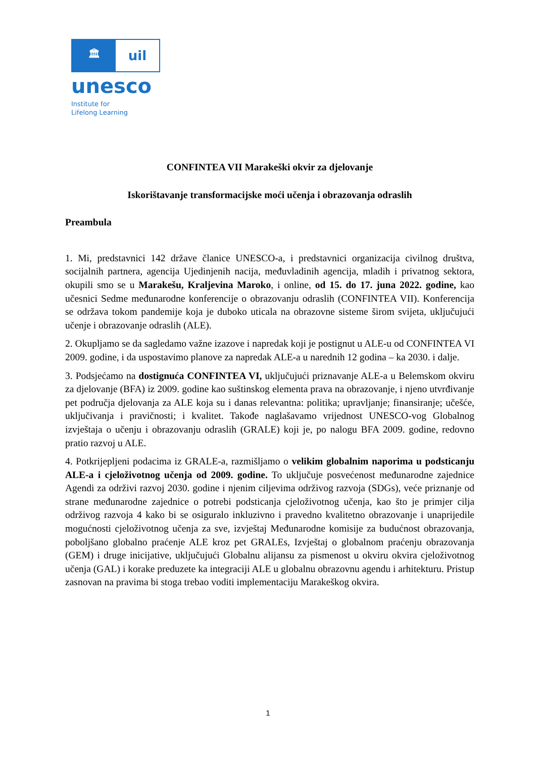🏛
uil
unesco
Institute for
Lifelong Learning
CONFINTEA VII Marakeški okvir za djelovanje
Iskorištavanje transformacijske moći učenja i obrazovanja odraslih
Preambula
1. Mi, predstavnici 142 države članice UNESCO-a, i predstavnici organizacija civilnog društva, socijalnih partnera, agencija Ujedinjenih nacija, međuvladinih agencija, mladih i privatnog sektora, okupili smo se u Marakešu, Kraljevina Maroko, i online, od 15. do 17. juna 2022. godine, kao učesnici Sedme međunarodne konferencije o obrazovanju odraslih (CONFINTEA VII). Konferencija se održava tokom pandemije koja je duboko uticala na obrazovne sisteme širom svijeta, uključujući učenje i obrazovanje odraslih (ALE).
2. Okupljamo se da sagledamo važne izazove i napredak koji je postignut u ALE-u od CONFINTEA VI 2009. godine, i da uspostavimo planove za napredak ALE-a u narednih 12 godina – ka 2030. i dalje.
3. Podsjećamo na dostignuća CONFINTEA VI, uključujući priznavanje ALE-a u Belemskom okviru za djelovanje (BFA) iz 2009. godine kao suštinskog elementa prava na obrazovanje, i njeno utvrđivanje pet područja djelovanja za ALE koja su i danas relevantna: politika; upravljanje; finansiranje; učešće, uključivanja i pravičnosti; i kvalitet. Takođe naglašavamo vrijednost UNESCO-vog Globalnog izvještaja o učenju i obrazovanju odraslih (GRALE) koji je, po nalogu BFA 2009. godine, redovno pratio razvoj u ALE.
4. Potkrijepljeni podacima iz GRALE-a, razmišljamo o velikim globalnim naporima u podsticanju ALE-a i cjeloživotnog učenja od 2009. godine. To uključuje posvećenost međunarodne zajednice Agendi za održivi razvoj 2030. godine i njenim ciljevima održivog razvoja (SDGs), veće priznanje od strane međunarodne zajednice o potrebi podsticanja cjeloživotnog učenja, kao što je primjer cilja održivog razvoja 4 kako bi se osiguralo inkluzivno i pravedno kvalitetno obrazovanje i unaprijedile mogućnosti cjeloživotnog učenja za sve, izvještaj Međunarodne komisije za budućnost obrazovanja, poboljšano globalno praćenje ALE kroz pet GRALEs, Izvještaj o globalnom praćenju obrazovanja (GEM) i druge inicijative, uključujući Globalnu alijansu za pismenost u okviru okvira cjeloživotnog učenja (GAL) i korake preduzete ka integraciji ALE u globalnu obrazovnu agendu i arhitekturu. Pristup zasnovan na pravima bi stoga trebao voditi implementaciju Marakeškog okvira.
1